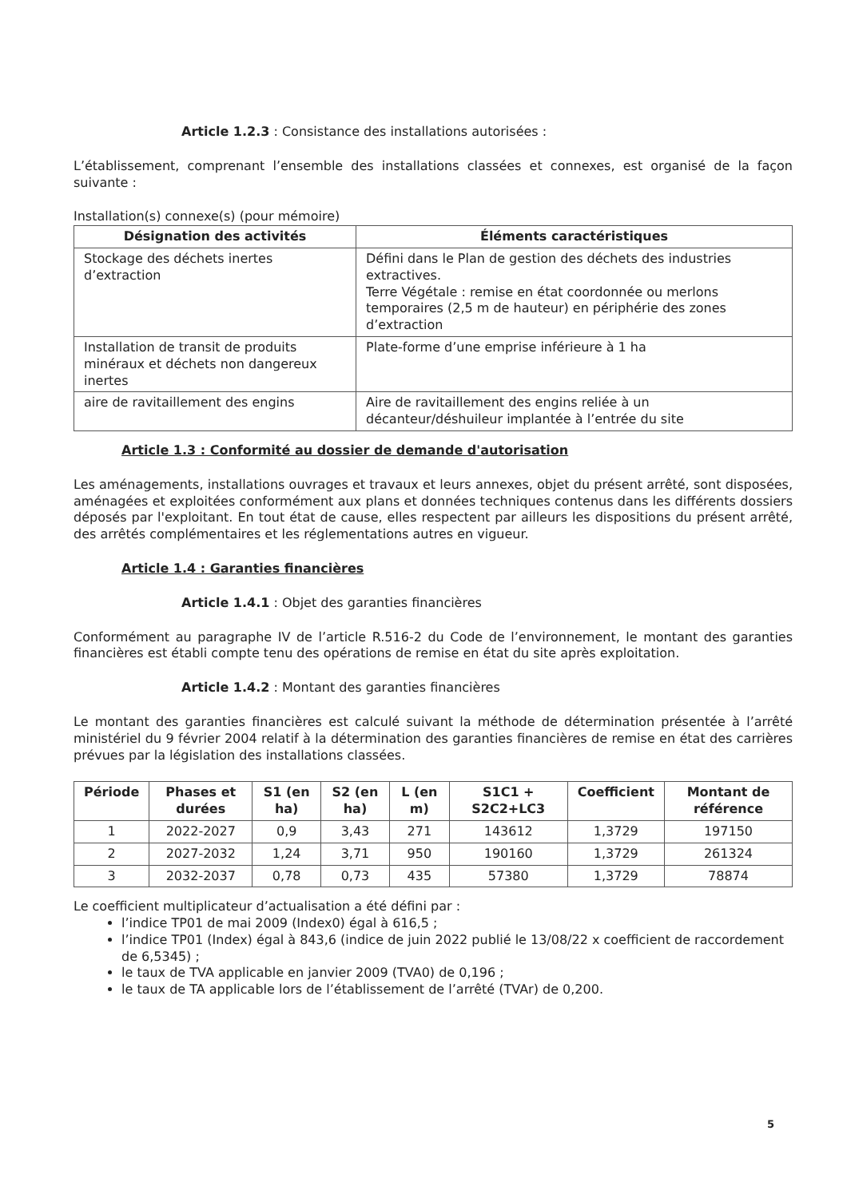Article 1.2.3 : Consistance des installations autorisées :
L’établissement, comprenant l’ensemble des installations classées et connexes, est organisé de la façon suivante :
Installation(s) connexe(s) (pour mémoire)
| Désignation des activités | Éléments caractéristiques |
| --- | --- |
| Stockage des déchets inertes d’extraction | Défini dans le Plan de gestion des déchets des industries extractives. Terre Végétale : remise en état coordonnée ou merlons temporaires (2,5 m de hauteur) en périphérie des zones d’extraction |
| Installation de transit de produits minéraux et déchets non dangereux inertes | Plate-forme d’une emprise inférieure à 1 ha |
| aire de ravitaillement des engins | Aire de ravitaillement des engins reliée à un décanteur/déshuileur implantée à l’entrée du site |
Article 1.3 : Conformité au dossier de demande d'autorisation
Les aménagements, installations ouvrages et travaux et leurs annexes, objet du présent arrêté, sont disposées, aménagées et exploitées conformément aux plans et données techniques contenus dans les différents dossiers déposés par l'exploitant. En tout état de cause, elles respectent par ailleurs les dispositions du présent arrêté, des arrêtés complémentaires et les réglementations autres en vigueur.
Article 1.4 : Garanties financières
Article 1.4.1 : Objet des garanties financières
Conformément au paragraphe IV de l’article R.516-2 du Code de l’environnement, le montant des garanties financières est établi compte tenu des opérations de remise en état du site après exploitation.
Article 1.4.2 : Montant des garanties financières
Le montant des garanties financières est calculé suivant la méthode de détermination présentée à l’arrêté ministériel du 9 février 2004 relatif à la détermination des garanties financières de remise en état des carrières prévues par la législation des installations classées.
| Période | Phases et durées | S1 (en ha) | S2 (en ha) | L (en m) | S1C1 + S2C2+LC3 | Coefficient | Montant de référence |
| --- | --- | --- | --- | --- | --- | --- | --- |
| 1 | 2022-2027 | 0,9 | 3,43 | 271 | 143612 | 1,3729 | 197150 |
| 2 | 2027-2032 | 1,24 | 3,71 | 950 | 190160 | 1,3729 | 261324 |
| 3 | 2032-2037 | 0,78 | 0,73 | 435 | 57380 | 1,3729 | 78874 |
Le coefficient multiplicateur d’actualisation a été défini par :
l’indice TP01 de mai 2009 (Index0) égal à 616,5 ;
l’indice TP01 (Index) égal à 843,6 (indice de juin 2022 publié le 13/08/22 x coefficient de raccordement de 6,5345) ;
le taux de TVA applicable en janvier 2009 (TVA0) de 0,196 ;
le taux de TA applicable lors de l’établissement de l’arrêté (TVAr) de 0,200.
5